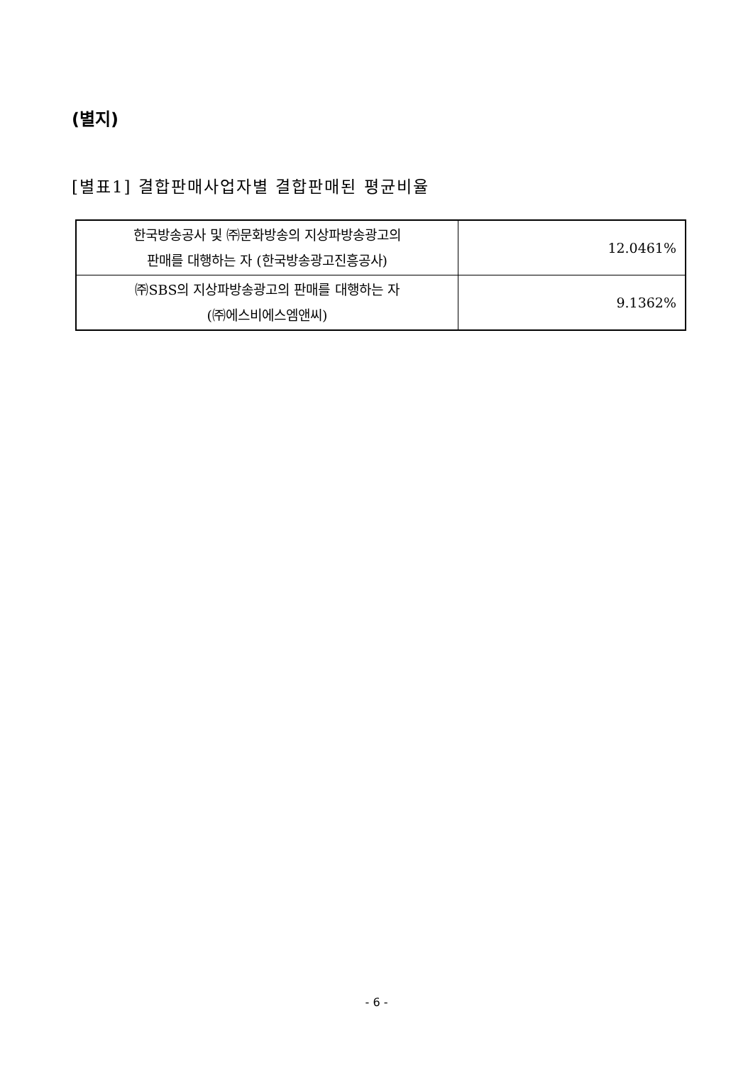(별지)
[별표1] 결합판매사업자별 결합판매된 평균비율
| 한국방송공사 및 ㈜문화방송의 지상파방송광고의 판매를 대행하는 자 (한국방송광고진흥공사) | 12.0461% |
| ㈜SBS의 지상파방송광고의 판매를 대행하는 자 (㈜에스비에스엠앤씨) | 9.1362% |
- 6 -